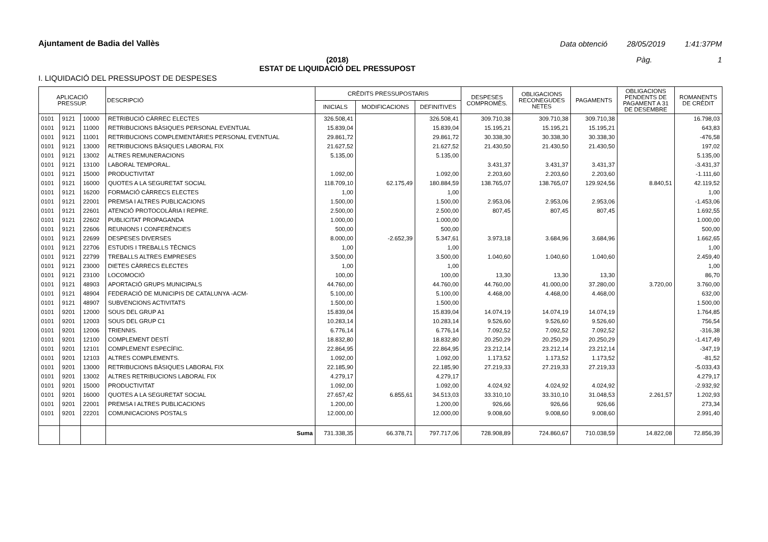Ajuntament de Badia del Vallès
Data obtenció 28/05/2019 1:41:37PM
(2018)
ESTAT DE LIQUIDACIÓ DEL PRESSUPOST
Pàg. 1
I. LIQUIDACIÓ DEL PRESSUPOST DE DESPESES
| APLICACIÓ PRESSUP. | | | DESCRIPCIÓ | CRÈDITS PRESSUPOSTARIS | | | DESPESES COMPROMÈS. | OBLIGACIONS RECONEGUDES NETES | PAGAMENTS | OBLIGACIONS PENDENTS DE PAGAMENT A 31 DE DESEMBRE | ROMANENTS DE CRÈDIT |
| --- | --- | --- | --- | --- | --- | --- | --- | --- | --- | --- | --- |
| | | | | INICIALS | MODIFICACIONS | DEFINITIVES | | | | | |
| 0101 | 9121 | 10000 | RETRIBUCIÓ CÀRREC ELECTES | 326.508,41 | | 326.508,41 | 309.710,38 | 309.710,38 | 309.710,38 | | 16.798,03 |
| 0101 | 9121 | 11000 | RETRIBUCIONS BÀSIQUES PERSONAL EVENTUAL | 15.839,04 | | 15.839,04 | 15.195,21 | 15.195,21 | 15.195,21 | | 643,83 |
| 0101 | 9121 | 11001 | RETRIBUCIONS COMPLEMENTÀRIES PERSONAL EVENTUAL | 29.861,72 | | 29.861,72 | 30.338,30 | 30.338,30 | 30.338,30 | | -476,58 |
| 0101 | 9121 | 13000 | RETRIBUCIONS BÀSIQUES LABORAL FIX | 21.627,52 | | 21.627,52 | 21.430,50 | 21.430,50 | 21.430,50 | | 197,02 |
| 0101 | 9121 | 13002 | ALTRES REMUNERACIONS | 5.135,00 | | 5.135,00 | | | | | 5.135,00 |
| 0101 | 9121 | 13100 | LABORAL TEMPORAL. | | | | 3.431,37 | 3.431,37 | 3.431,37 | | -3.431,37 |
| 0101 | 9121 | 15000 | PRODUCTIVITAT | 1.092,00 | | 1.092,00 | 2.203,60 | 2.203,60 | 2.203,60 | | -1.111,60 |
| 0101 | 9121 | 16000 | QUOTES A LA SEGURETAT SOCIAL | 118.709,10 | 62.175,49 | 180.884,59 | 138.765,07 | 138.765,07 | 129.924,56 | 8.840,51 | 42.119,52 |
| 0101 | 9121 | 16200 | FORMACIÓ CÀRRECS ELECTES | 1,00 | | 1,00 | | | | | 1,00 |
| 0101 | 9121 | 22001 | PREMSA I ALTRES PUBLICACIONS | 1.500,00 | | 1.500,00 | 2.953,06 | 2.953,06 | 2.953,06 | | -1.453,06 |
| 0101 | 9121 | 22601 | ATENCIÓ PROTOCOLÀRIA I REPRE. | 2.500,00 | | 2.500,00 | 807,45 | 807,45 | 807,45 | | 1.692,55 |
| 0101 | 9121 | 22602 | PUBLICITAT PROPAGANDA | 1.000,00 | | 1.000,00 | | | | | 1.000,00 |
| 0101 | 9121 | 22606 | REUNIONS I CONFERÈNCIES | 500,00 | | 500,00 | | | | | 500,00 |
| 0101 | 9121 | 22699 | DESPESES DIVERSES | 8.000,00 | -2.652,39 | 5.347,61 | 3.973,18 | 3.684,96 | 3.684,96 | | 1.662,65 |
| 0101 | 9121 | 22706 | ESTUDIS I TREBALLS TÈCNICS | 1,00 | | 1,00 | | | | | 1,00 |
| 0101 | 9121 | 22799 | TREBALLS ALTRES EMPRESES | 3.500,00 | | 3.500,00 | 1.040,60 | 1.040,60 | 1.040,60 | | 2.459,40 |
| 0101 | 9121 | 23000 | DIETES CÀRRECS ELECTES | 1,00 | | 1,00 | | | | | 1,00 |
| 0101 | 9121 | 23100 | LOCOMOCIÓ | 100,00 | | 100,00 | 13,30 | 13,30 | 13,30 | | 86,70 |
| 0101 | 9121 | 48903 | APORTACIÓ GRUPS MUNICIPALS | 44.760,00 | | 44.760,00 | 44.760,00 | 41.000,00 | 37.280,00 | 3.720,00 | 3.760,00 |
| 0101 | 9121 | 48904 | FEDERACIÓ DE MUNICIPIS DE CATALUNYA -ACM- | 5.100,00 | | 5.100,00 | 4.468,00 | 4.468,00 | 4.468,00 | | 632,00 |
| 0101 | 9121 | 48907 | SUBVENCIONS ACTIVITATS | 1.500,00 | | 1.500,00 | | | | | 1.500,00 |
| 0101 | 9201 | 12000 | SOUS DEL GRUP A1 | 15.839,04 | | 15.839,04 | 14.074,19 | 14.074,19 | 14.074,19 | | 1.764,85 |
| 0101 | 9201 | 12003 | SOUS DEL GRUP C1 | 10.283,14 | | 10.283,14 | 9.526,60 | 9.526,60 | 9.526,60 | | 756,54 |
| 0101 | 9201 | 12006 | TRIENNIS. | 6.776,14 | | 6.776,14 | 7.092,52 | 7.092,52 | 7.092,52 | | -316,38 |
| 0101 | 9201 | 12100 | COMPLEMENT DESTÍ | 18.832,80 | | 18.832,80 | 20.250,29 | 20.250,29 | 20.250,29 | | -1.417,49 |
| 0101 | 9201 | 12101 | COMPLEMENT ESPECÍFIC. | 22.864,95 | | 22.864,95 | 23.212,14 | 23.212,14 | 23.212,14 | | -347,19 |
| 0101 | 9201 | 12103 | ALTRES COMPLEMENTS. | 1.092,00 | | 1.092,00 | 1.173,52 | 1.173,52 | 1.173,52 | | -81,52 |
| 0101 | 9201 | 13000 | RETRIBUCIONS BÀSIQUES LABORAL FIX | 22.185,90 | | 22.185,90 | 27.219,33 | 27.219,33 | 27.219,33 | | -5.033,43 |
| 0101 | 9201 | 13002 | ALTRES RETRIBUCIONS LABORAL FIX | 4.279,17 | | 4.279,17 | | | | | 4.279,17 |
| 0101 | 9201 | 15000 | PRODUCTIVITAT | 1.092,00 | | 1.092,00 | 4.024,92 | 4.024,92 | 4.024,92 | | -2.932,92 |
| 0101 | 9201 | 16000 | QUOTES A LA SEGURETAT SOCIAL | 27.657,42 | 6.855,61 | 34.513,03 | 33.310,10 | 33.310,10 | 31.048,53 | 2.261,57 | 1.202,93 |
| 0101 | 9201 | 22001 | PREMSA I ALTRES PUBLICACIONS | 1.200,00 | | 1.200,00 | 926,66 | 926,66 | 926,66 | | 273,34 |
| 0101 | 9201 | 22201 | COMUNICACIONS POSTALS | 12.000,00 | | 12.000,00 | 9.008,60 | 9.008,60 | 9.008,60 | | 2.991,40 |
| | | | Suma | 731.338,35 | 66.378,71 | 797.717,06 | 728.908,89 | 724.860,67 | 710.038,59 | 14.822,08 | 72.856,39 |